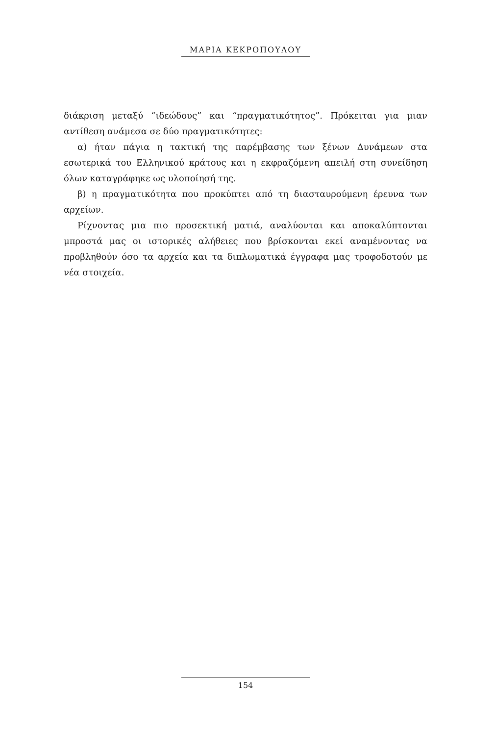ΜΑΡΙΑ ΚΕΚΡΟΠΟΥΛΟΥ
διάκριση μεταξύ “ιδεώδους” και “πραγματικότητος”. Πρόκειται για μιαν αντίθεση ανάμεσα σε δύο πραγματικότητες:
α) ήταν πάγια η τακτική της παρέμβασης των ξένων Δυνάμεων στα εσωτερικά του Ελληνικού κράτους και η εκφραζόμενη απειλή στη συνείδηση όλων καταγράφηκε ως υλοποίησή της.
β) η πραγματικότητα που προκύπτει από τη διασταυρούμενη έρευνα των αρχείων.
Ρίχνοντας μια πιο προσεκτική ματιά, αναλύονται και αποκαλύπτονται μπροστά μας οι ιστορικές αλήθειες που βρίσκονται εκεί αναμένοντας να προβληθούν όσο τα αρχεία και τα διπλωματικά έγγραφα μας τροφοδοτούν με νέα στοιχεία.
154